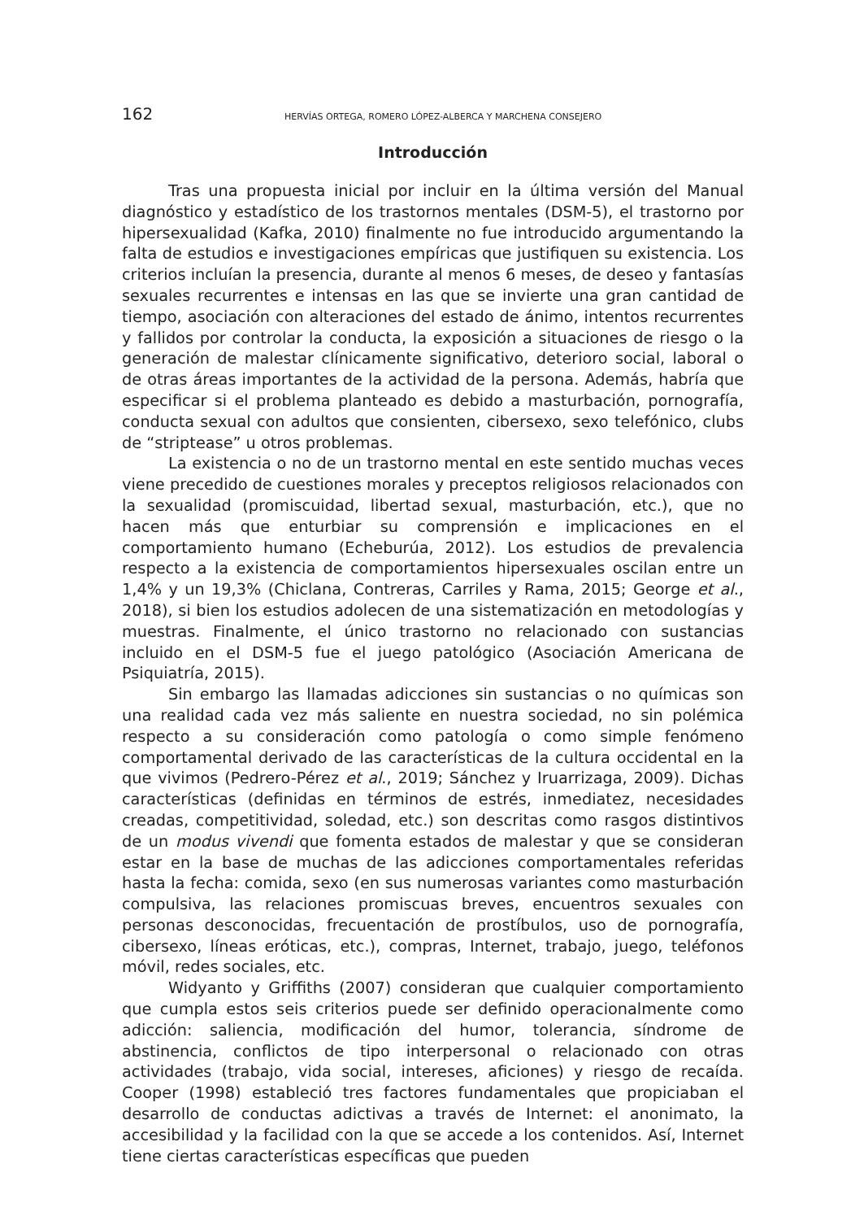162 HERVÍAS ORTEGA, ROMERO LÓPEZ-ALBERCA Y MARCHENA CONSEJERO
Introducción
Tras una propuesta inicial por incluir en la última versión del Manual diagnóstico y estadístico de los trastornos mentales (DSM-5), el trastorno por hipersexualidad (Kafka, 2010) finalmente no fue introducido argumentando la falta de estudios e investigaciones empíricas que justifiquen su existencia. Los criterios incluían la presencia, durante al menos 6 meses, de deseo y fantasías sexuales recurrentes e intensas en las que se invierte una gran cantidad de tiempo, asociación con alteraciones del estado de ánimo, intentos recurrentes y fallidos por controlar la conducta, la exposición a situaciones de riesgo o la generación de malestar clínicamente significativo, deterioro social, laboral o de otras áreas importantes de la actividad de la persona. Además, habría que especificar si el problema planteado es debido a masturbación, pornografía, conducta sexual con adultos que consienten, cibersexo, sexo telefónico, clubs de “striptease” u otros problemas.
La existencia o no de un trastorno mental en este sentido muchas veces viene precedido de cuestiones morales y preceptos religiosos relacionados con la sexualidad (promiscuidad, libertad sexual, masturbación, etc.), que no hacen más que enturbiar su comprensión e implicaciones en el comportamiento humano (Echeburúa, 2012). Los estudios de prevalencia respecto a la existencia de comportamientos hipersexuales oscilan entre un 1,4% y un 19,3% (Chiclana, Contreras, Carriles y Rama, 2015; George et al., 2018), si bien los estudios adolecen de una sistematización en metodologías y muestras. Finalmente, el único trastorno no relacionado con sustancias incluido en el DSM-5 fue el juego patológico (Asociación Americana de Psiquiatría, 2015).
Sin embargo las llamadas adicciones sin sustancias o no químicas son una realidad cada vez más saliente en nuestra sociedad, no sin polémica respecto a su consideración como patología o como simple fenómeno comportamental derivado de las características de la cultura occidental en la que vivimos (Pedrero-Pérez et al., 2019; Sánchez y Iruarrizaga, 2009). Dichas características (definidas en términos de estrés, inmediatez, necesidades creadas, competitividad, soledad, etc.) son descritas como rasgos distintivos de un modus vivendi que fomenta estados de malestar y que se consideran estar en la base de muchas de las adicciones comportamentales referidas hasta la fecha: comida, sexo (en sus numerosas variantes como masturbación compulsiva, las relaciones promiscuas breves, encuentros sexuales con personas desconocidas, frecuentación de prostíbulos, uso de pornografía, cibersexo, líneas eróticas, etc.), compras, Internet, trabajo, juego, teléfonos móvil, redes sociales, etc.
Widyanto y Griffiths (2007) consideran que cualquier comportamiento que cumpla estos seis criterios puede ser definido operacionalmente como adicción: saliencia, modificación del humor, tolerancia, síndrome de abstinencia, conflictos de tipo interpersonal o relacionado con otras actividades (trabajo, vida social, intereses, aficiones) y riesgo de recaída. Cooper (1998) estableció tres factores fundamentales que propiciaban el desarrollo de conductas adictivas a través de Internet: el anonimato, la accesibilidad y la facilidad con la que se accede a los contenidos. Así, Internet tiene ciertas características específicas que pueden